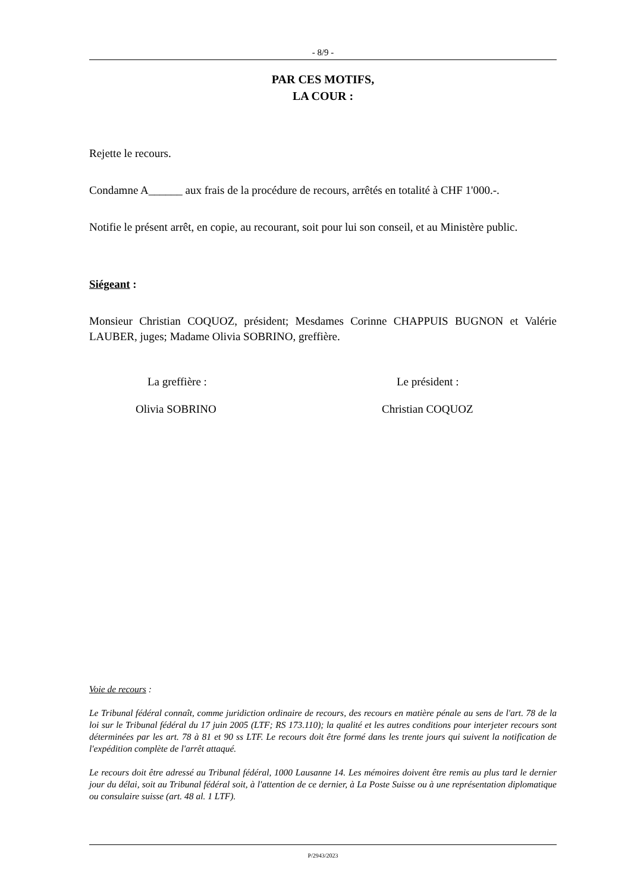- 8/9 -
PAR CES MOTIFS,
LA COUR :
Rejette le recours.
Condamne A______ aux frais de la procédure de recours, arrêtés en totalité à CHF 1'000.-.
Notifie le présent arrêt, en copie, au recourant, soit pour lui son conseil, et au Ministère public.
Siégeant :
Monsieur Christian COQUOZ, président; Mesdames Corinne CHAPPUIS BUGNON et Valérie LAUBER, juges; Madame Olivia SOBRINO, greffière.
La greffière : Le président :
Olivia SOBRINO Christian COQUOZ
Voie de recours :
Le Tribunal fédéral connaît, comme juridiction ordinaire de recours, des recours en matière pénale au sens de l'art. 78 de la loi sur le Tribunal fédéral du 17 juin 2005 (LTF; RS 173.110); la qualité et les autres conditions pour interjeter recours sont déterminées par les art. 78 à 81 et 90 ss LTF. Le recours doit être formé dans les trente jours qui suivent la notification de l'expédition complète de l'arrêt attaqué.
Le recours doit être adressé au Tribunal fédéral, 1000 Lausanne 14. Les mémoires doivent être remis au plus tard le dernier jour du délai, soit au Tribunal fédéral soit, à l'attention de ce dernier, à La Poste Suisse ou à une représentation diplomatique ou consulaire suisse (art. 48 al. 1 LTF).
P/2943/2023